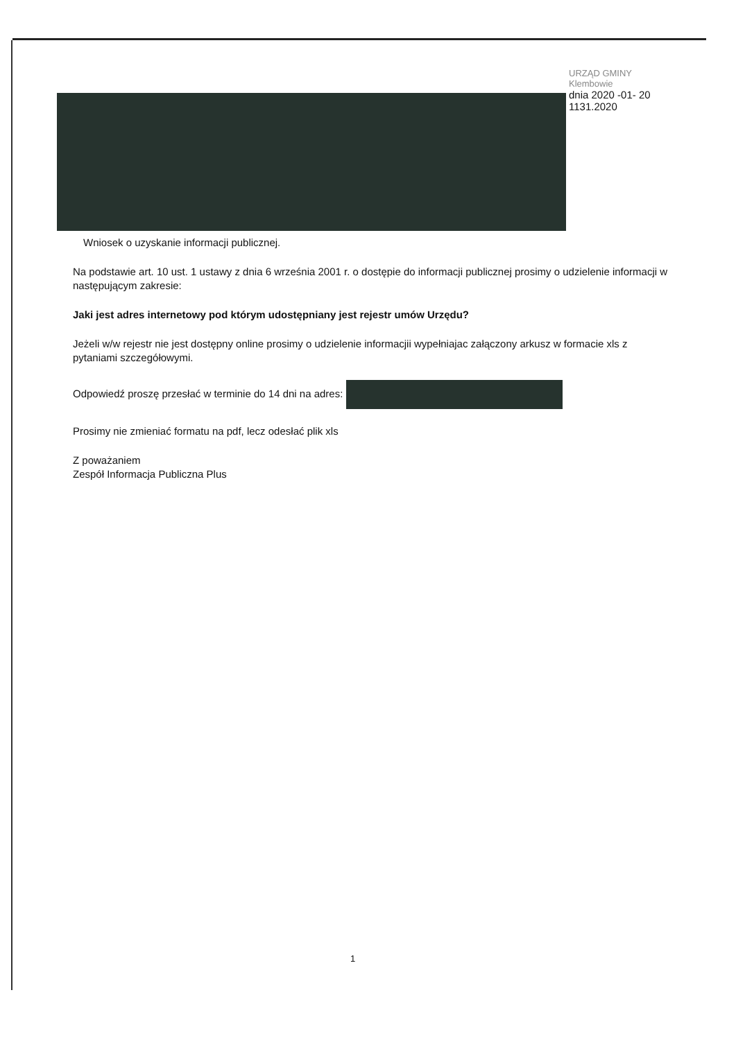URZĄD GMINY
Klembowie
dnia 2020 -01- 20
1131.2020
Wniosek o uzyskanie informacji publicznej.
Na podstawie art. 10 ust. 1 ustawy z dnia 6 września 2001 r. o dostępie do informacji publicznej prosimy o udzielenie informacji w następującym zakresie:
Jaki jest adres internetowy pod którym udostępniany jest rejestr umów Urzędu?
Jeżeli w/w rejestr nie jest dostępny online prosimy o udzielenie informacjii wypełniajac załączony arkusz w formacie xls z pytaniami szczegółowymi.
Odpowiedź proszę przesłać w terminie do 14 dni na adres:
Prosimy nie zmieniać formatu na pdf, lecz odesłać plik xls
Z poważaniem
Zespół Informacja Publiczna Plus
1